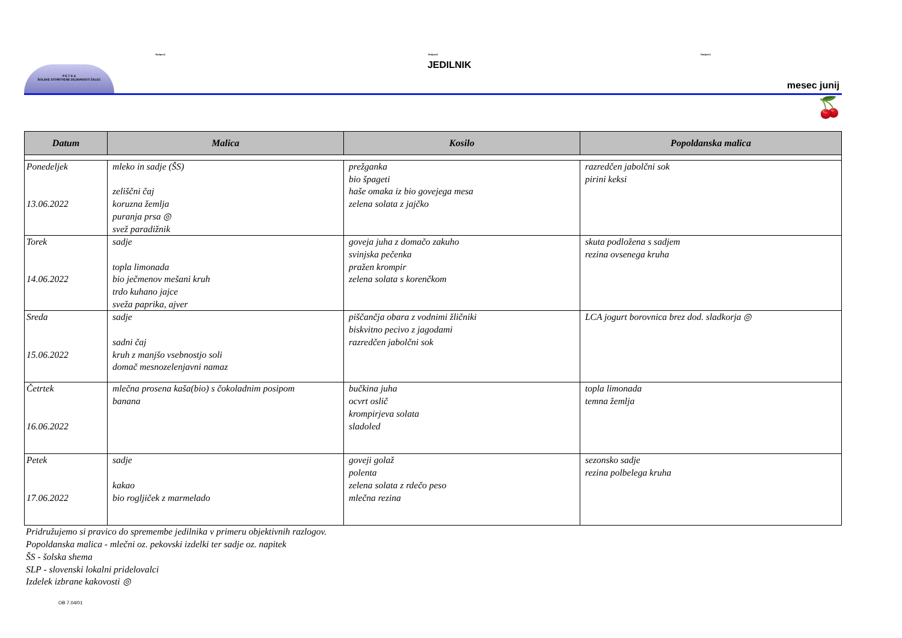Stolpec1 Stolpec2 Stolpec3
P E T K A
ŠOLSKE STORITVENE DEJAVNOSTI ŽALEC
JEDILNIK
mesec junij
🍒
| Datum | Malica | Kosilo | Popoldanska malica |
| --- | --- | --- | --- |
| Ponedeljek 13.06.2022 | mleko in sadje (ŠS) zeliščni čaj koruzna žemlja puranja prsa ◎ svež paradižnik | prežganka bio špageti haše omaka iz bio govejega mesa zelena solata z jajčko | razredčen jabolčni sok pirini keksi |
| Torek 14.06.2022 | sadje topla limonada bio ječmenov mešani kruh trdo kuhano jajce sveža paprika, ajver | goveja juha z domačo zakuho svinjska pečenka pražen krompir zelena solata s korenčkom | skuta podložena s sadjem rezina ovsenega kruha |
| Sreda 15.06.2022 | sadje sadni čaj kruh z manjšo vsebnostjo soli domač mesnozelenjavni namaz | piščančja obara z vodnimi žličniki biskvitno pecivo z jagodami razredčen jabolčni sok | LCA jogurt borovnica brez dod. sladkorja ◎ |
| Četrtek 16.06.2022 | mlečna prosena kaša(bio) s čokoladnim posipom banana | bučkina juha ocvrt oslič krompirjeva solata sladoled | topla limonada temna žemlja |
| Petek 17.06.2022 | sadje kakao bio rogljiček z marmelado | goveji golaž polenta zelena solata z rdečo peso mlečna rezina | sezonsko sadje rezina polbelega kruha |
Pridružujemo si pravico do spremembe jedilnika v primeru objektivnih razlogov.
Popoldanska malica - mlečni oz. pekovski izdelki ter sadje oz. napitek
ŠS - šolska shema
SLP - slovenski lokalni pridelovalci
Izdelek izbrane kakovosti ◎
OB 7.04/01